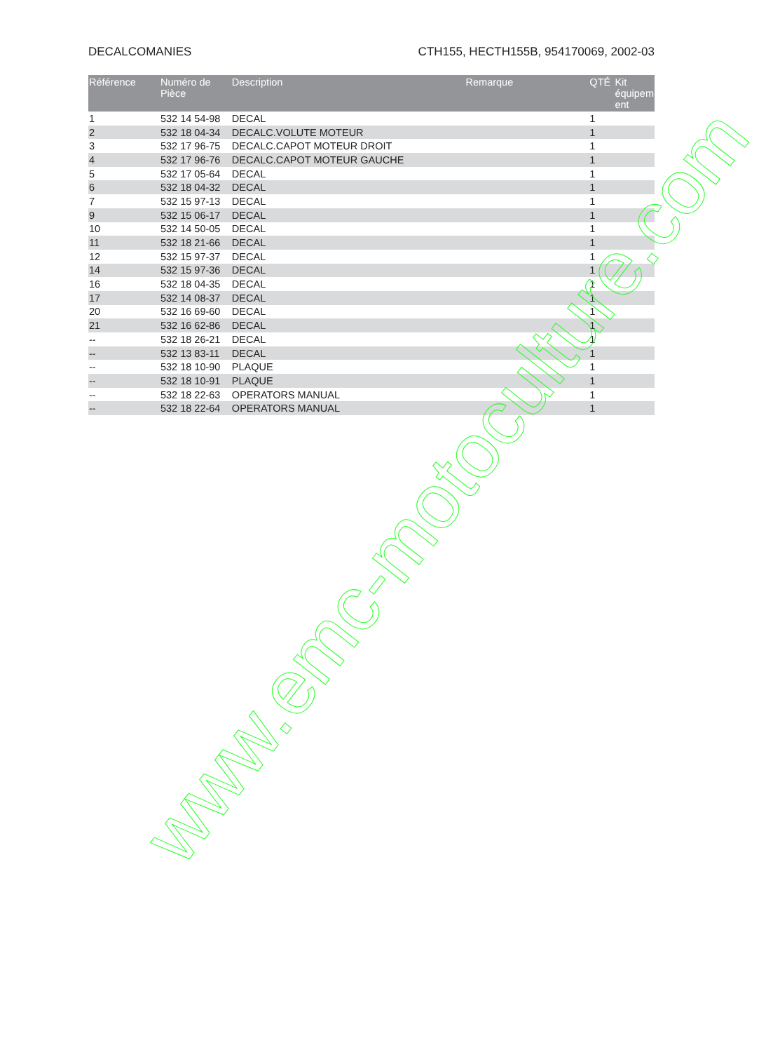DECALCOMANIES CTH155, HECTH155B, 954170069, 2002-03
| Référence | Numéro de Pièce | Description | Remarque | QTÉ | Kit équipem ent |
| --- | --- | --- | --- | --- | --- |
| 1 | 532 14 54-98 | DECAL | | 1 | |
| 2 | 532 18 04-34 | DECALC.VOLUTE MOTEUR | | 1 | |
| 3 | 532 17 96-75 | DECALC.CAPOT MOTEUR DROIT | | 1 | |
| 4 | 532 17 96-76 | DECALC.CAPOT MOTEUR GAUCHE | | 1 | |
| 5 | 532 17 05-64 | DECAL | | 1 | |
| 6 | 532 18 04-32 | DECAL | | 1 | |
| 7 | 532 15 97-13 | DECAL | | 1 | |
| 9 | 532 15 06-17 | DECAL | | 1 | |
| 10 | 532 14 50-05 | DECAL | | 1 | |
| 11 | 532 18 21-66 | DECAL | | 1 | |
| 12 | 532 15 97-37 | DECAL | | 1 | |
| 14 | 532 15 97-36 | DECAL | | 1 | |
| 16 | 532 18 04-35 | DECAL | | 1 | |
| 17 | 532 14 08-37 | DECAL | | 1 | |
| 20 | 532 16 69-60 | DECAL | | 1 | |
| 21 | 532 16 62-86 | DECAL | | 1 | |
| -- | 532 18 26-21 | DECAL | | 1 | |
| -- | 532 13 83-11 | DECAL | | 1 | |
| -- | 532 18 10-90 | PLAQUE | | 1 | |
| -- | 532 18 10-91 | PLAQUE | | 1 | |
| -- | 532 18 22-63 | OPERATORS MANUAL | | 1 | |
| -- | 532 18 22-64 | OPERATORS MANUAL | | 1 | |
www.emc-motoculture.com